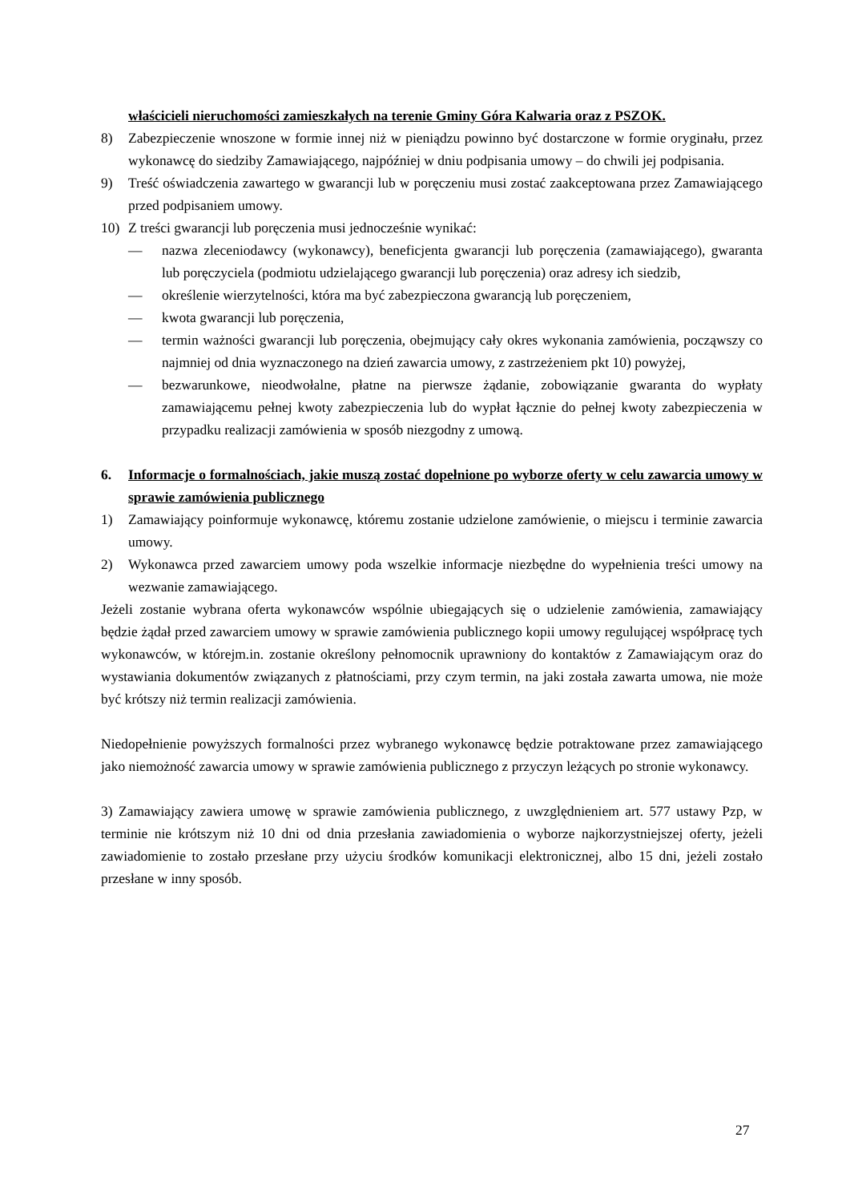właścicieli nieruchomości zamieszkałych na terenie Gminy Góra Kalwaria oraz z PSZOK.
8) Zabezpieczenie wnoszone w formie innej niż w pieniądzu powinno być dostarczone w formie oryginału, przez wykonawcę do siedziby Zamawiającego, najpóźniej w dniu podpisania umowy – do chwili jej podpisania.
9) Treść oświadczenia zawartego w gwarancji lub w poręczeniu musi zostać zaakceptowana przez Zamawiającego przed podpisaniem umowy.
10) Z treści gwarancji lub poręczenia musi jednocześnie wynikać:
— nazwa zleceniodawcy (wykonawcy), beneficjenta gwarancji lub poręczenia (zamawiającego), gwaranta lub poręczyciela (podmiotu udzielającego gwarancji lub poręczenia) oraz adresy ich siedzib,
— określenie wierzytelności, która ma być zabezpieczona gwarancją lub poręczeniem,
— kwota gwarancji lub poręczenia,
— termin ważności gwarancji lub poręczenia, obejmujący cały okres wykonania zamówienia, począwszy co najmniej od dnia wyznaczonego na dzień zawarcia umowy, z zastrzeżeniem pkt 10) powyżej,
— bezwarunkowe, nieodwołalne, płatne na pierwsze żądanie, zobowiązanie gwaranta do wypłaty zamawiającemu pełnej kwoty zabezpieczenia lub do wypłat łącznie do pełnej kwoty zabezpieczenia w przypadku realizacji zamówienia w sposób niezgodny z umową.
6. Informacje o formalnościach, jakie muszą zostać dopełnione po wyborze oferty w celu zawarcia umowy w sprawie zamówienia publicznego
1) Zamawiający poinformuje wykonawcę, któremu zostanie udzielone zamówienie, o miejscu i terminie zawarcia umowy.
2) Wykonawca przed zawarciem umowy poda wszelkie informacje niezbędne do wypełnienia treści umowy na wezwanie zamawiającego.
Jeżeli zostanie wybrana oferta wykonawców wspólnie ubiegających się o udzielenie zamówienia, zamawiający będzie żądał przed zawarciem umowy w sprawie zamówienia publicznego kopii umowy regulującej współpracę tych wykonawców, w którejm.in. zostanie określony pełnomocnik uprawniony do kontaktów z Zamawiającym oraz do wystawiania dokumentów związanych z płatnościami, przy czym termin, na jaki została zawarta umowa, nie może być krótszy niż termin realizacji zamówienia.
Niedopełnienie powyższych formalności przez wybranego wykonawcę będzie potraktowane przez zamawiającego jako niemożność zawarcia umowy w sprawie zamówienia publicznego z przyczyn leżących po stronie wykonawcy.
3) Zamawiający zawiera umowę w sprawie zamówienia publicznego, z uwzględnieniem art. 577 ustawy Pzp, w terminie nie krótszym niż 10 dni od dnia przesłania zawiadomienia o wyborze najkorzystniejszej oferty, jeżeli zawiadomienie to zostało przesłane przy użyciu środków komunikacji elektronicznej, albo 15 dni, jeżeli zostało przesłane w inny sposób.
27